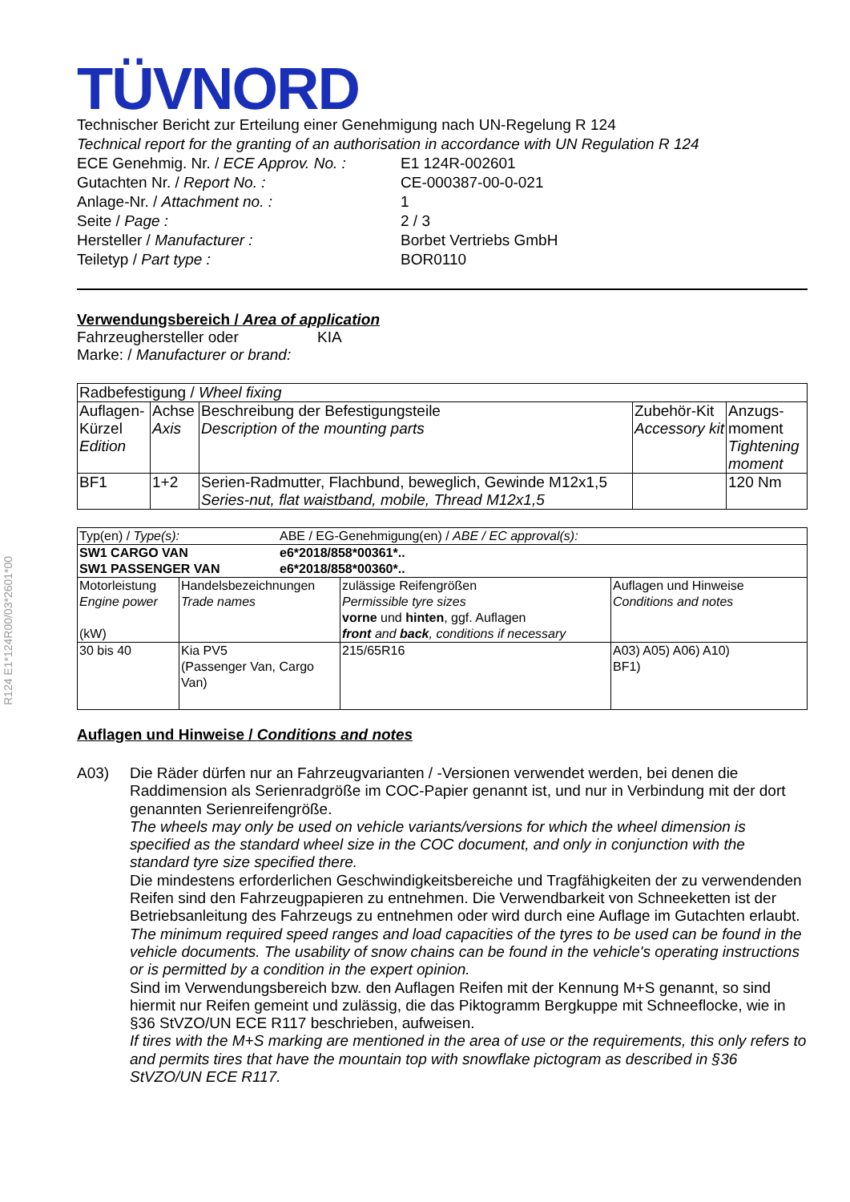R124 E1*124R00/03*2601*00
TÜVNORD
Technischer Bericht zur Erteilung einer Genehmigung nach UN-Regelung R 124
Technical report for the granting of an authorisation in accordance with UN Regulation R 124
ECE Genehmig. Nr. / ECE Approv. No. :
E1 124R-002601
Gutachten Nr. / Report No. :
CE-000387-00-0-021
Anlage-Nr. / Attachment no. :
1
Seite / Page :
2 / 3
Hersteller / Manufacturer :
Borbet Vertriebs GmbH
Teiletyp / Part type :
BOR0110
Verwendungsbereich / Area of application
Fahrzeughersteller oder
Marke: / Manufacturer or brand:
KIA
| Radbefestigung / Wheel fixing | | | | |
| Auflagen-Kürzel Edition | Achse Axis | Beschreibung der Befestigungsteile Description of the mounting parts | Zubehör-Kit Accessory kit | Anzugs-moment Tightening moment |
| BF1 | 1+2 | Serien-Radmutter, Flachbund, beweglich, Gewinde M12x1,5 Series-nut, flat waistband, mobile, Thread M12x1,5 | | 120 Nm |
| Typ(en) / Type(s): ABE / EG-Genehmigung(en) / ABE / EC approval(s): | | | |
| SW1 CARGO VAN e6*2018/858*00361*.. SW1 PASSENGER VAN e6*2018/858*00360*.. | | | |
| Motorleistung Engine power (kW) | Handelsbezeichnungen Trade names | zulässige Reifengrößen Permissible tyre sizes vorne und hinten , ggf. Auflagen front and back , conditions if necessary | Auflagen und Hinweise Conditions and notes |
| 30 bis 40 | Kia PV5 (Passenger Van, Cargo Van) | 215/65R16 | A03) A05) A06) A10) BF1) |
Auflagen und Hinweise / Conditions and notes
A03)
Die Räder dürfen nur an Fahrzeugvarianten / -Versionen verwendet werden, bei denen die Raddimension als Serienradgröße im COC-Papier genannt ist, und nur in Verbindung mit der dort genannten Serienreifengröße.
The wheels may only be used on vehicle variants/versions for which the wheel dimension is specified as the standard wheel size in the COC document, and only in conjunction with the standard tyre size specified there.
Die mindestens erforderlichen Geschwindigkeitsbereiche und Tragfähigkeiten der zu verwendenden Reifen sind den Fahrzeugpapieren zu entnehmen. Die Verwendbarkeit von Schneeketten ist der Betriebsanleitung des Fahrzeugs zu entnehmen oder wird durch eine Auflage im Gutachten erlaubt.
The minimum required speed ranges and load capacities of the tyres to be used can be found in the vehicle documents. The usability of snow chains can be found in the vehicle's operating instructions or is permitted by a condition in the expert opinion.
Sind im Verwendungsbereich bzw. den Auflagen Reifen mit der Kennung M+S genannt, so sind hiermit nur Reifen gemeint und zulässig, die das Piktogramm Bergkuppe mit Schneeflocke, wie in §36 StVZO/UN ECE R117 beschrieben, aufweisen.
If tires with the M+S marking are mentioned in the area of use or the requirements, this only refers to and permits tires that have the mountain top with snowflake pictogram as described in §36 StVZO/UN ECE R117.